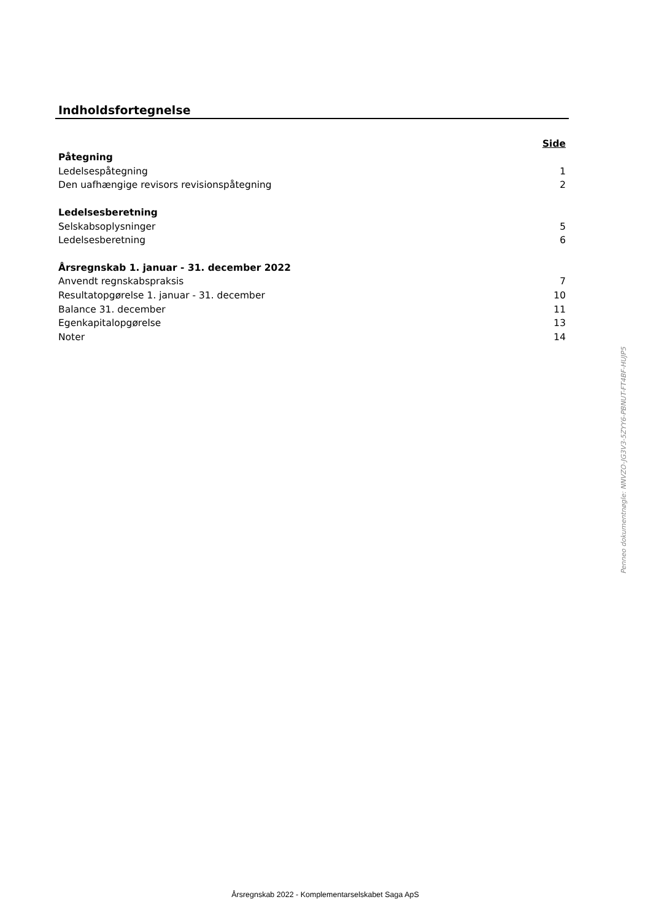Indholdsfortegnelse
| | Side |
| --- | --- |
| Påtegning | |
| Ledelsespåtegning | 1 |
| Den uafhængige revisors revisionspåtegning | 2 |
| Ledelsesberetning | |
| Selskabsoplysninger | 5 |
| Ledelsesberetning | 6 |
| Årsregnskab 1. januar - 31. december 2022 | |
| Anvendt regnskabspraksis | 7 |
| Resultatopgørelse 1. januar - 31. december | 10 |
| Balance 31. december | 11 |
| Egenkapitalopgørelse | 13 |
| Noter | 14 |
Årsregnskab 2022 - Komplementarselskabet Saga ApS
Penneo dokumentnøgle: NNVZO-JG3V3-5ZYY6-PBNUT-FT4BF-HUJP5